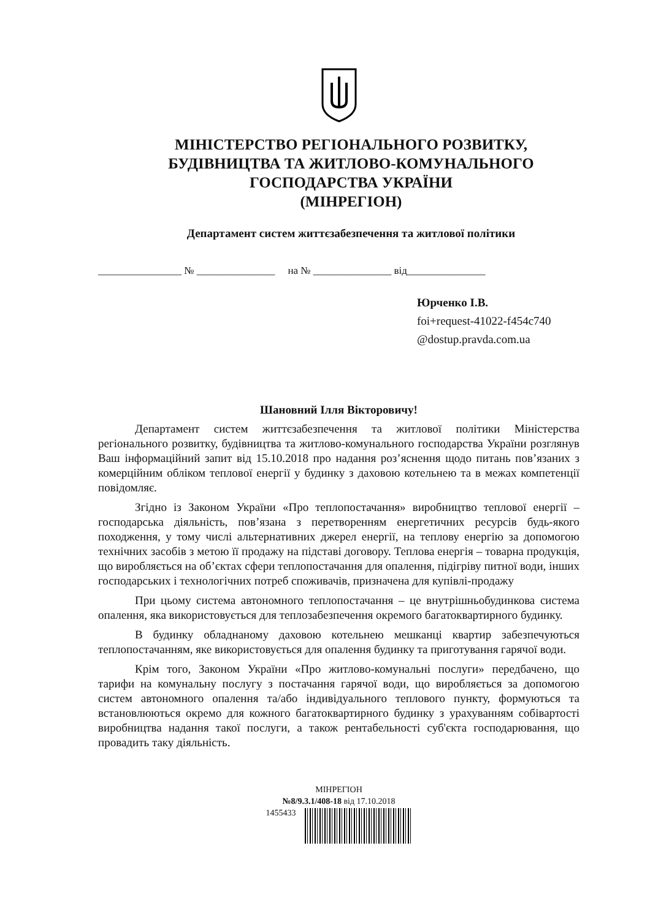МІНІСТЕРСТВО РЕГІОНАЛЬНОГО РОЗВИТКУ,
БУДІВНИЦТВА ТА ЖИТЛОВО-КОМУНАЛЬНОГО
ГОСПОДАРСТВА УКРАЇНИ
(МІНРЕГІОН)
Департамент систем життєзабезпечення та житлової політики
________________ № _______________ на № _______________ від_______________
Юрченко І.В.
foi+request-41022-f454c740
@dostup.pravda.com.ua
Шановний Ілля Вікторовичу!
Департамент систем життєзабезпечення та житлової політики Міністерства регіонального розвитку, будівництва та житлово-комунального господарства України розглянув Ваш інформаційний запит від 15.10.2018 про надання роз’яснення щодо питань пов’язаних з комерційним обліком теплової енергії у будинку з даховою котельнею та в межах компетенції повідомляє.
Згідно із Законом України «Про теплопостачання» виробництво теплової енергії – господарська діяльність, пов’язана з перетворенням енергетичних ресурсів будь-якого походження, у тому числі альтернативних джерел енергії, на теплову енергію за допомогою технічних засобів з метою її продажу на підставі договору. Теплова енергія – товарна продукція, що виробляється на об’єктах сфери теплопостачання для опалення, підігріву питної води, інших господарських і технологічних потреб споживачів, призначена для купівлі-продажу
При цьому система автономного теплопостачання – це внутрішньобудинкова система опалення, яка використовується для теплозабезпечення окремого багатоквартирного будинку.
В будинку обладнаному даховою котельнею мешканці квартир забезпечуються теплопостачанням, яке використовується для опалення будинку та приготування гарячої води.
Крім того, Законом України «Про житлово-комунальні послуги» передбачено, що тарифи на комунальну послугу з постачання гарячої води, що виробляється за допомогою систем автономного опалення та/або індивідуального теплового пункту, формуються та встановлюються окремо для кожного багатоквартирного будинку з урахуванням собівартості виробництва надання такої послуги, а також рентабельності суб'єкта господарювання, що провадить таку діяльність.
МІНРЕГІОН
№8/9.3.1/408-18 від 17.10.2018
1455433